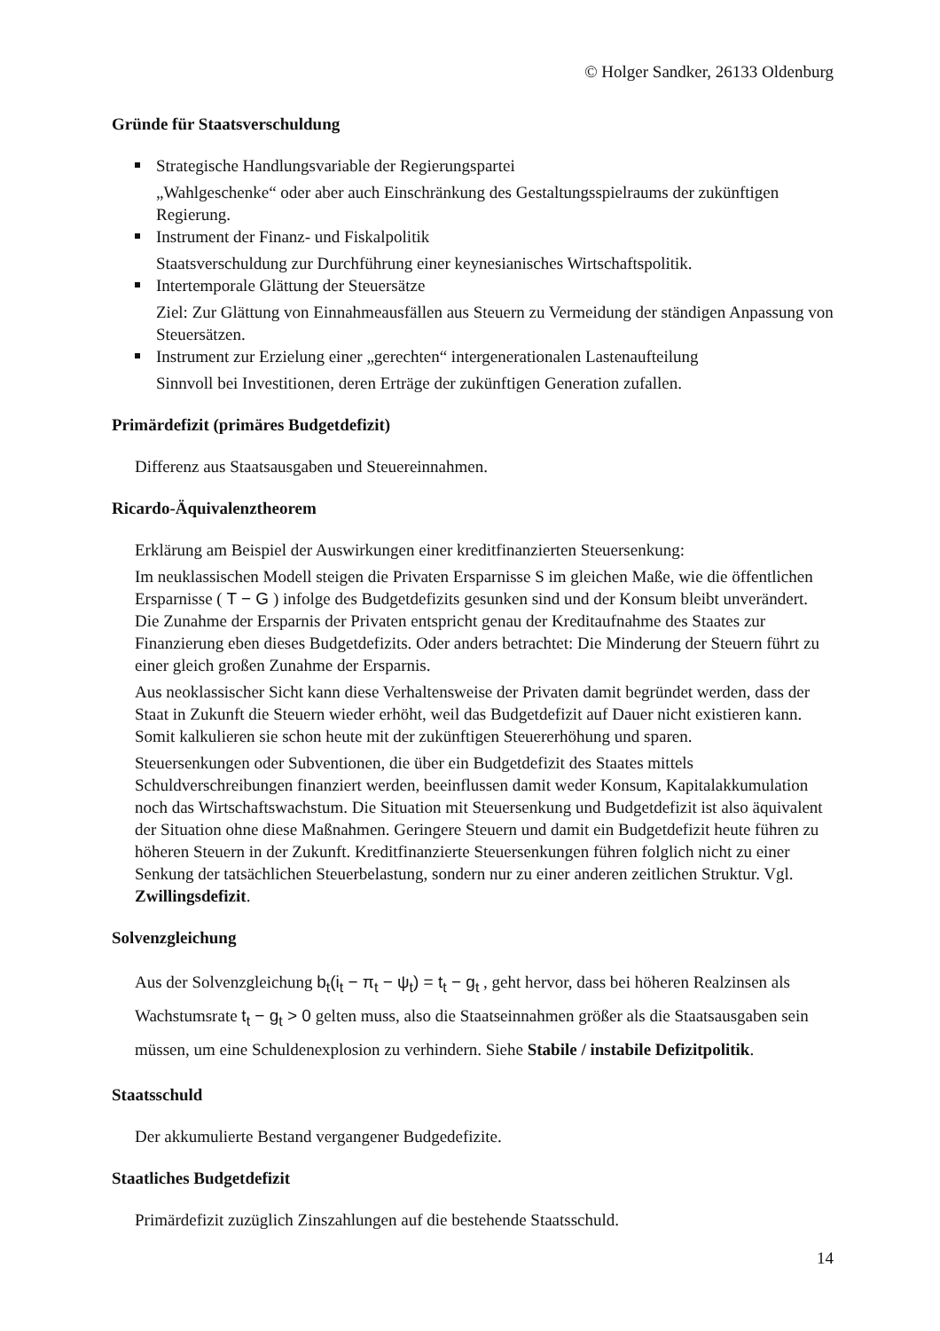© Holger Sandker, 26133 Oldenburg
Gründe für Staatsverschuldung
Strategische Handlungsvariable der Regierungspartei
„Wahlgeschenke“ oder aber auch Einschränkung des Gestaltungsspielraums der zukünftigen Regierung.
Instrument der Finanz- und Fiskalpolitik
Staatsverschuldung zur Durchführung einer keynesianisches Wirtschaftspolitik.
Intertemporale Glättung der Steuersätze
Ziel: Zur Glättung von Einnahmeausfällen aus Steuern zu Vermeidung der ständigen Anpassung von Steuersätzen.
Instrument zur Erzielung einer „gerechten“ intergenerationalen Lastenaufteilung
Sinnvoll bei Investitionen, deren Erträge der zukünftigen Generation zufallen.
Primärdefizit (primäres Budgetdefizit)
Differenz aus Staatsausgaben und Steuereinnahmen.
Ricardo-Äquivalenztheorem
Erklärung am Beispiel der Auswirkungen einer kreditfinanzierten Steuersenkung:
Im neuklassischen Modell steigen die Privaten Ersparnisse S im gleichen Maße, wie die öffentlichen Ersparnisse ( T − G ) infolge des Budgetdefizits gesunken sind und der Konsum bleibt unverändert. Die Zunahme der Ersparnis der Privaten entspricht genau der Kreditaufnahme des Staates zur Finanzierung eben dieses Budgetdefizits. Oder anders betrachtet: Die Minderung der Steuern führt zu einer gleich großen Zunahme der Ersparnis.
Aus neoklassischer Sicht kann diese Verhaltensweise der Privaten damit begründet werden, dass der Staat in Zukunft die Steuern wieder erhöht, weil das Budgetdefizit auf Dauer nicht existieren kann. Somit kalkulieren sie schon heute mit der zukünftigen Steuererhöhung und sparen.
Steuersenkungen oder Subventionen, die über ein Budgetdefizit des Staates mittels Schuldverschreibungen finanziert werden, beeinflussen damit weder Konsum, Kapitalakkumulation noch das Wirtschaftswachstum. Die Situation mit Steuersenkung und Budgetdefizit ist also äquivalent der Situation ohne diese Maßnahmen. Geringere Steuern und damit ein Budgetdefizit heute führen zu höheren Steuern in der Zukunft. Kreditfinanzierte Steuersenkungen führen folglich nicht zu einer Senkung der tatsächlichen Steuerbelastung, sondern nur zu einer anderen zeitlichen Struktur. Vgl. Zwillingsdefizit.
Solvenzgleichung
Aus der Solvenzgleichung b<sub>t</sub>(i<sub>t</sub> − π<sub>t</sub> − ψ<sub>t</sub>) = t<sub>t</sub> − g<sub>t</sub> , geht hervor, dass bei höheren Realzinsen als Wachstumsrate t<sub>t</sub> − g<sub>t</sub> > 0 gelten muss, also die Staatseinnahmen größer als die Staatsausgaben sein müssen, um eine Schuldenexplosion zu verhindern. Siehe Stabile / instabile Defizitpolitik.
Staatsschuld
Der akkumulierte Bestand vergangener Budgedefizite.
Staatliches Budgetdefizit
Primärdefizit zuzüglich Zinszahlungen auf die bestehende Staatsschuld.
14